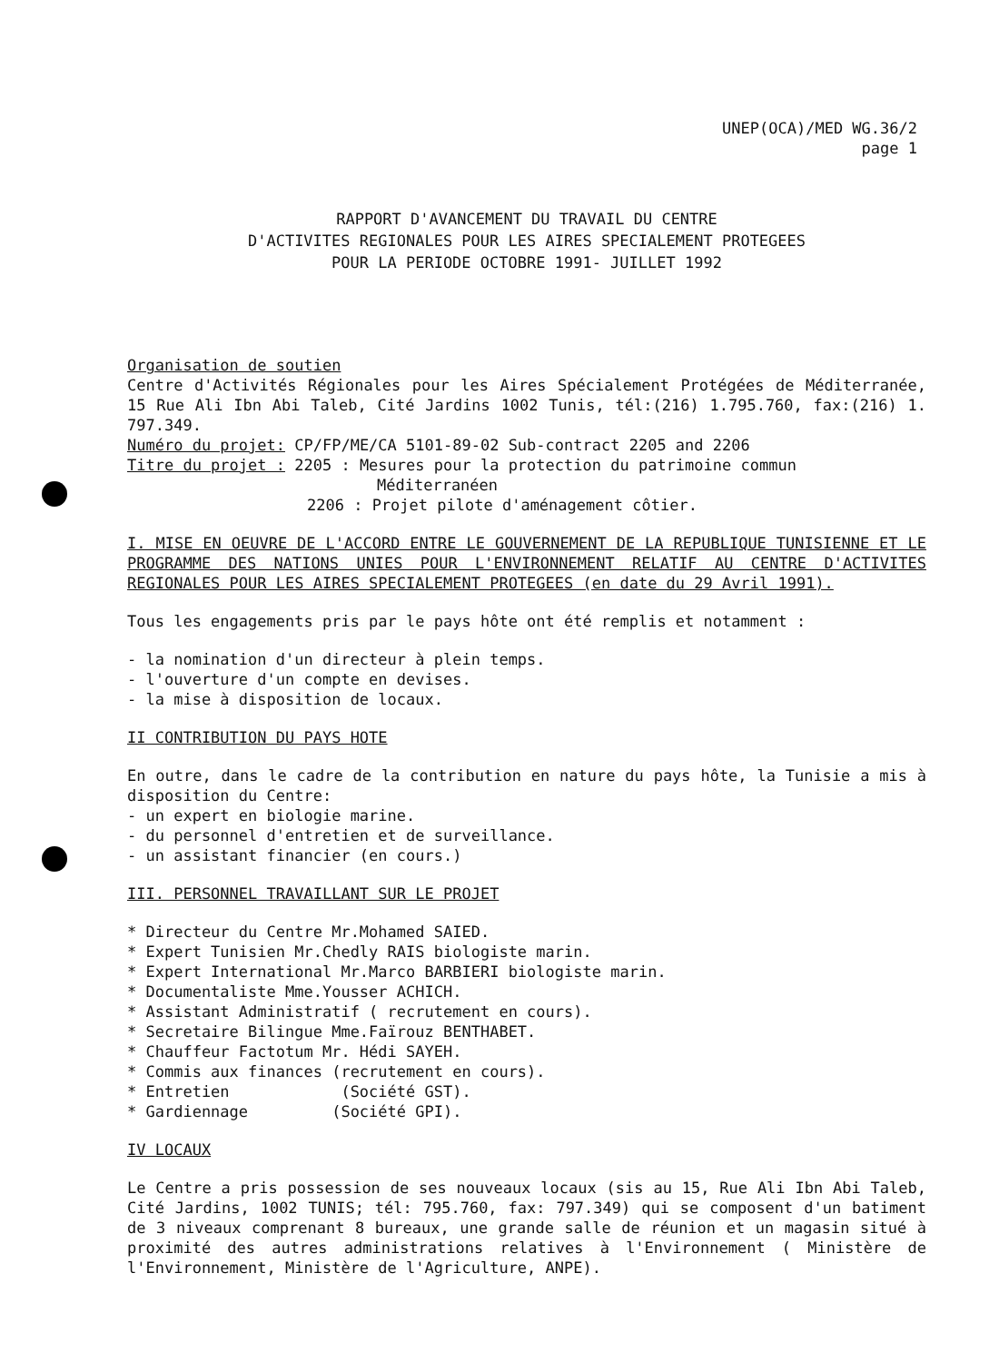UNEP(OCA)/MED WG.36/2
page 1
RAPPORT D'AVANCEMENT DU TRAVAIL DU CENTRE
D'ACTIVITES REGIONALES POUR LES AIRES SPECIALEMENT PROTEGEES
POUR LA PERIODE OCTOBRE 1991- JUILLET 1992
Organisation de soutien
Centre d'Activités Régionales pour les Aires Spécialement Protégées de Méditerranée, 15 Rue Ali Ibn Abi Taleb, Cité Jardins 1002 Tunis, tél:(216) 1.795.760, fax:(216) 1. 797.349.
Numéro du projet: CP/FP/ME/CA 5101-89-02 Sub-contract 2205 and 2206
Titre du projet : 2205 : Mesures pour la protection du patrimoine commun
Méditerranéen
2206 : Projet pilote d'aménagement côtier.
I. MISE EN OEUVRE DE L'ACCORD ENTRE LE GOUVERNEMENT DE LA REPUBLIQUE TUNISIENNE ET LE PROGRAMME DES NATIONS UNIES POUR L'ENVIRONNEMENT RELATIF AU CENTRE D'ACTIVITES REGIONALES POUR LES AIRES SPECIALEMENT PROTEGEES (en date du 29 Avril 1991).
Tous les engagements pris par le pays hôte ont été remplis et notamment :
- la nomination d'un directeur à plein temps.
- l'ouverture d'un compte en devises.
- la mise à disposition de locaux.
II CONTRIBUTION DU PAYS HOTE
En outre, dans le cadre de la contribution en nature du pays hôte, la Tunisie a mis à disposition du Centre:
- un expert en biologie marine.
- du personnel d'entretien et de surveillance.
- un assistant financier (en cours.)
III. PERSONNEL TRAVAILLANT SUR LE PROJET
* Directeur du Centre Mr.Mohamed SAIED.
* Expert Tunisien Mr.Chedly RAIS biologiste marin.
* Expert International Mr.Marco BARBIERI biologiste marin.
* Documentaliste Mme.Yousser ACHICH.
* Assistant Administratif ( recrutement en cours).
* Secretaire Bilingue Mme.Faïrouz BENTHABET.
* Chauffeur Factotum Mr. Hédi SAYEH.
* Commis aux finances (recrutement en cours).
* Entretien (Société GST).
* Gardiennage (Société GPI).
IV LOCAUX
Le Centre a pris possession de ses nouveaux locaux (sis au 15, Rue Ali Ibn Abi Taleb, Cité Jardins, 1002 TUNIS; tél: 795.760, fax: 797.349) qui se composent d'un batiment de 3 niveaux comprenant 8 bureaux, une grande salle de réunion et un magasin situé à proximité des autres administrations relatives à l'Environnement ( Ministère de l'Environnement, Ministère de l'Agriculture, ANPE).